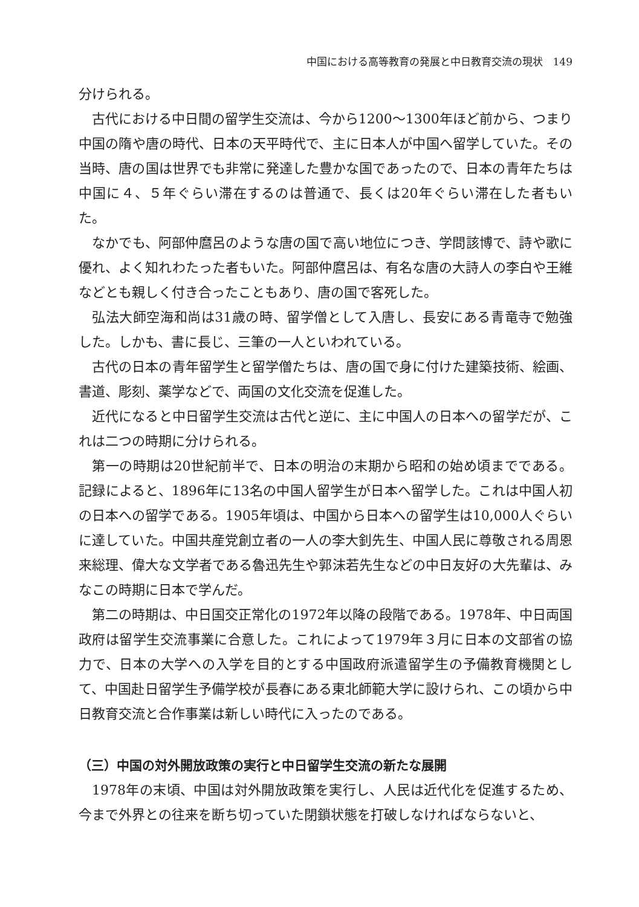中国における高等教育の発展と中日教育交流の現状　149
分けられる。
古代における中日間の留学生交流は、今から1200～1300年ほど前から、つまり中国の隋や唐の時代、日本の天平時代で、主に日本人が中国へ留学していた。その当時、唐の国は世界でも非常に発達した豊かな国であったので、日本の青年たちは中国に４、５年ぐらい滞在するのは普通で、長くは20年ぐらい滞在した者もいた。
なかでも、阿部仲麿呂のような唐の国で高い地位につき、学問該博で、詩や歌に優れ、よく知れわたった者もいた。阿部仲麿呂は、有名な唐の大詩人の李白や王維などとも親しく付き合ったこともあり、唐の国で客死した。
弘法大師空海和尚は31歳の時、留学僧として入唐し、長安にある青竜寺で勉強した。しかも、書に長じ、三筆の一人といわれている。
古代の日本の青年留学生と留学僧たちは、唐の国で身に付けた建築技術、絵画、書道、彫刻、薬学などで、両国の文化交流を促進した。
近代になると中日留学生交流は古代と逆に、主に中国人の日本への留学だが、これは二つの時期に分けられる。
第一の時期は20世紀前半で、日本の明治の末期から昭和の始め頃までである。記録によると、1896年に13名の中国人留学生が日本へ留学した。これは中国人初の日本への留学である。1905年頃は、中国から日本への留学生は10,000人ぐらいに達していた。中国共産党創立者の一人の李大釗先生、中国人民に尊敬される周恩来総理、偉大な文学者である魯迅先生や郭沫若先生などの中日友好の大先輩は、みなこの時期に日本で学んだ。
第二の時期は、中日国交正常化の1972年以降の段階である。1978年、中日両国政府は留学生交流事業に合意した。これによって1979年３月に日本の文部省の協力で、日本の大学への入学を目的とする中国政府派遣留学生の予備教育機関として、中国赴日留学生予備学校が長春にある東北師範大学に設けられ、この頃から中日教育交流と合作事業は新しい時代に入ったのである。
（三）中国の対外開放政策の実行と中日留学生交流の新たな展開
1978年の末頃、中国は対外開放政策を実行し、人民は近代化を促進するため、今まで外界との往来を断ち切っていた閉鎖状態を打破しなければならないと、